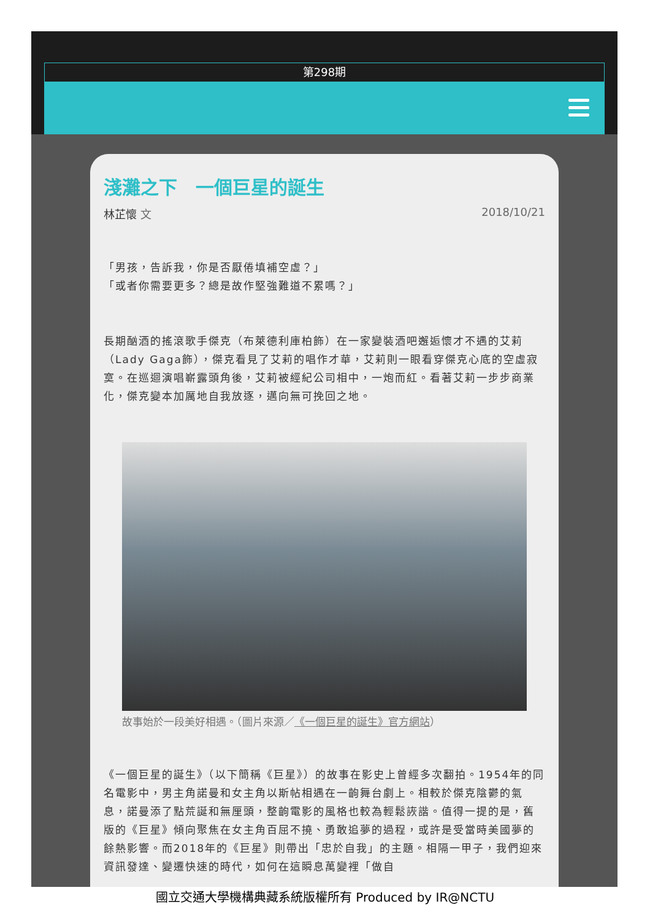第298期
淺灘之下　一個巨星的誕生
林芷懷 文 2018/10/21
「男孩，告訴我，你是否厭倦填補空虛？」
「或者你需要更多？總是故作堅強難道不累嗎？」
長期酗酒的搖滾歌手傑克（布萊德利庫柏飾）在一家變裝酒吧邂逅懷才不遇的艾莉（Lady Gaga飾），傑克看見了艾莉的唱作才華，艾莉則一眼看穿傑克心底的空虛寂寞。在巡迴演唱嶄露頭角後，艾莉被經紀公司相中，一炮而紅。看著艾莉一步步商業化，傑克變本加厲地自我放逐，邁向無可挽回之地。
故事始於一段美好相遇。（圖片來源／《一個巨星的誕生》官方網站）
《一個巨星的誕生》（以下簡稱《巨星》）的故事在影史上曾經多次翻拍。1954年的同名電影中，男主角諾曼和女主角以斯帖相遇在一齣舞台劇上。相較於傑克陰鬱的氣息，諾曼添了點荒誕和無厘頭，整齣電影的風格也較為輕鬆詼諧。值得一提的是，舊版的《巨星》傾向聚焦在女主角百屈不撓、勇敢追夢的過程，或許是受當時美國夢的餘熱影響。而2018年的《巨星》則帶出「忠於自我」的主題。相隔一甲子，我們迎來資訊發達、變遷快速的時代，如何在這瞬息萬變裡「做自
國立交通大學機構典藏系統版權所有 Produced by IR@NCTU